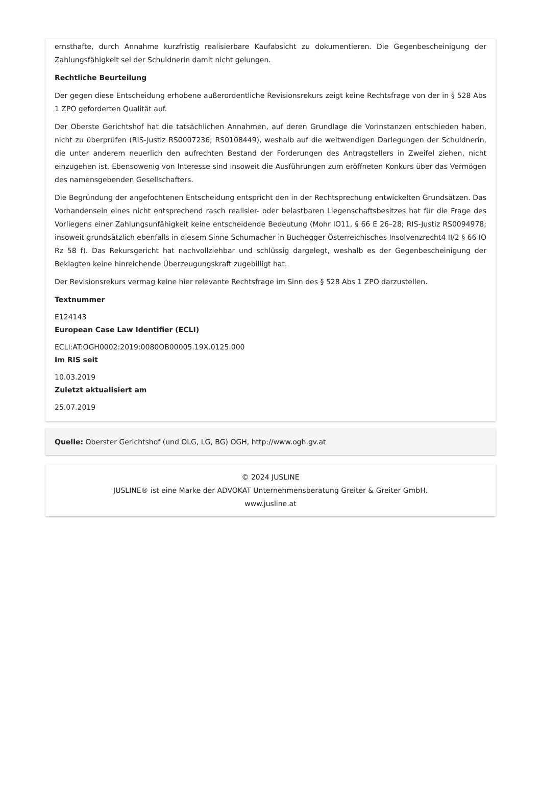ernsthafte, durch Annahme kurzfristig realisierbare Kaufabsicht zu dokumentieren. Die Gegenbescheinigung der Zahlungsfähigkeit sei der Schuldnerin damit nicht gelungen.
Rechtliche Beurteilung
Der gegen diese Entscheidung erhobene außerordentliche Revisionsrekurs zeigt keine Rechtsfrage von der in § 528 Abs 1 ZPO geforderten Qualität auf.
Der Oberste Gerichtshof hat die tatsächlichen Annahmen, auf deren Grundlage die Vorinstanzen entschieden haben, nicht zu überprüfen (RIS-Justiz RS0007236; RS0108449), weshalb auf die weitwendigen Darlegungen der Schuldnerin, die unter anderem neuerlich den aufrechten Bestand der Forderungen des Antragstellers in Zweifel ziehen, nicht einzugehen ist. Ebensowenig von Interesse sind insoweit die Ausführungen zum eröffneten Konkurs über das Vermögen des namensgebenden Gesellschafters.
Die Begründung der angefochtenen Entscheidung entspricht den in der Rechtsprechung entwickelten Grundsätzen. Das Vorhandensein eines nicht entsprechend rasch realisier- oder belastbaren Liegenschaftsbesitzes hat für die Frage des Vorliegens einer Zahlungsunfähigkeit keine entscheidende Bedeutung (Mohr IO11, § 66 E 26–28; RIS-Justiz RS0094978; insoweit grundsätzlich ebenfalls in diesem Sinne Schumacher in Buchegger Österreichisches Insolvenzrecht4 II/2 § 66 IO Rz 58 f). Das Rekursgericht hat nachvollziehbar und schlüssig dargelegt, weshalb es der Gegenbescheinigung der Beklagten keine hinreichende Überzeugungskraft zugebilligt hat.
Der Revisionsrekurs vermag keine hier relevante Rechtsfrage im Sinn des § 528 Abs 1 ZPO darzustellen.
Textnummer
E124143
European Case Law Identifier (ECLI)
ECLI:AT:OGH0002:2019:0080OB00005.19X.0125.000
Im RIS seit
10.03.2019
Zuletzt aktualisiert am
25.07.2019
Quelle: Oberster Gerichtshof (und OLG, LG, BG) OGH, http://www.ogh.gv.at
© 2024 JUSLINE
JUSLINE® ist eine Marke der ADVOKAT Unternehmensberatung Greiter & Greiter GmbH.
www.jusline.at